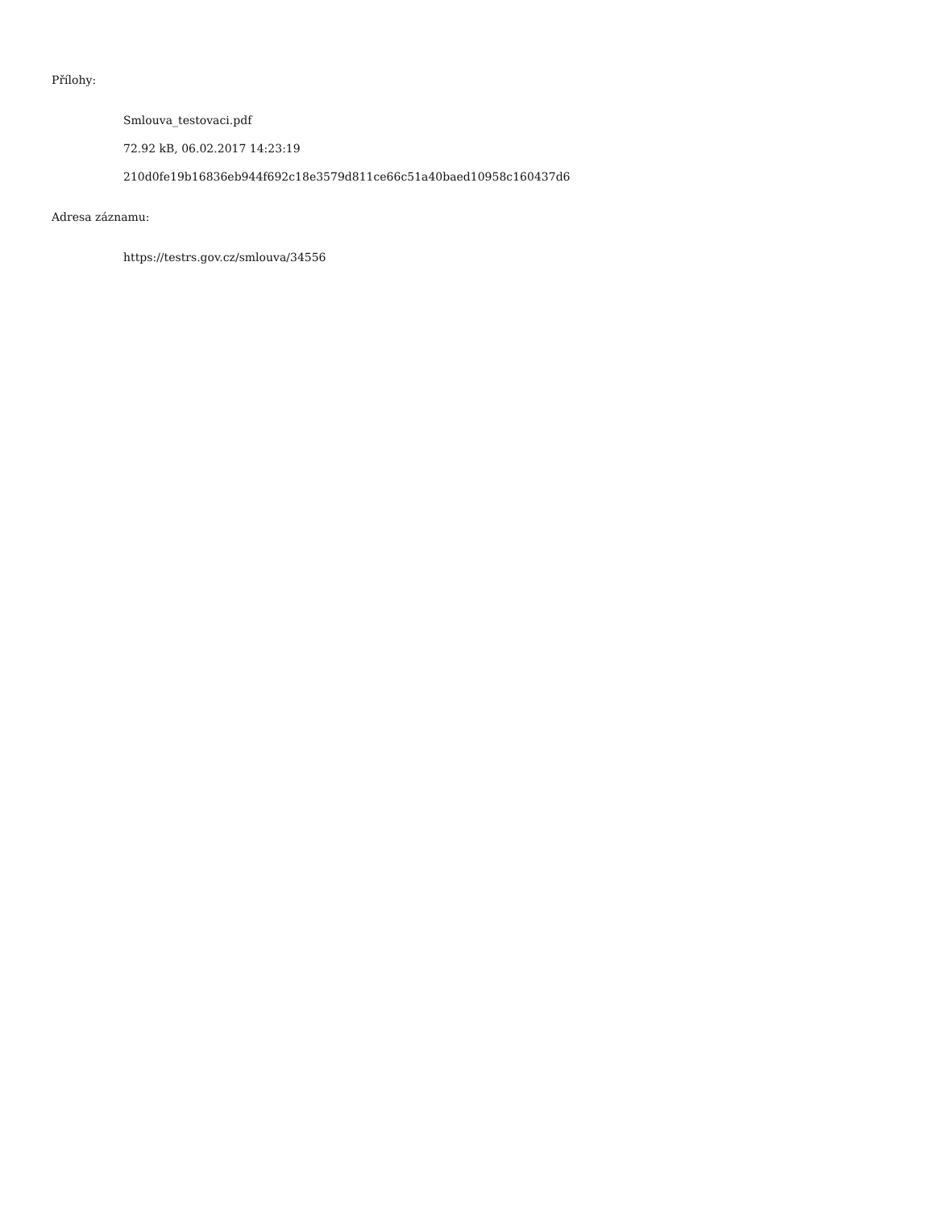Přílohy:
Smlouva_testovaci.pdf
72.92 kB, 06.02.2017 14:23:19
210d0fe19b16836eb944f692c18e3579d811ce66c51a40baed10958c160437d6
Adresa záznamu:
https://testrs.gov.cz/smlouva/34556